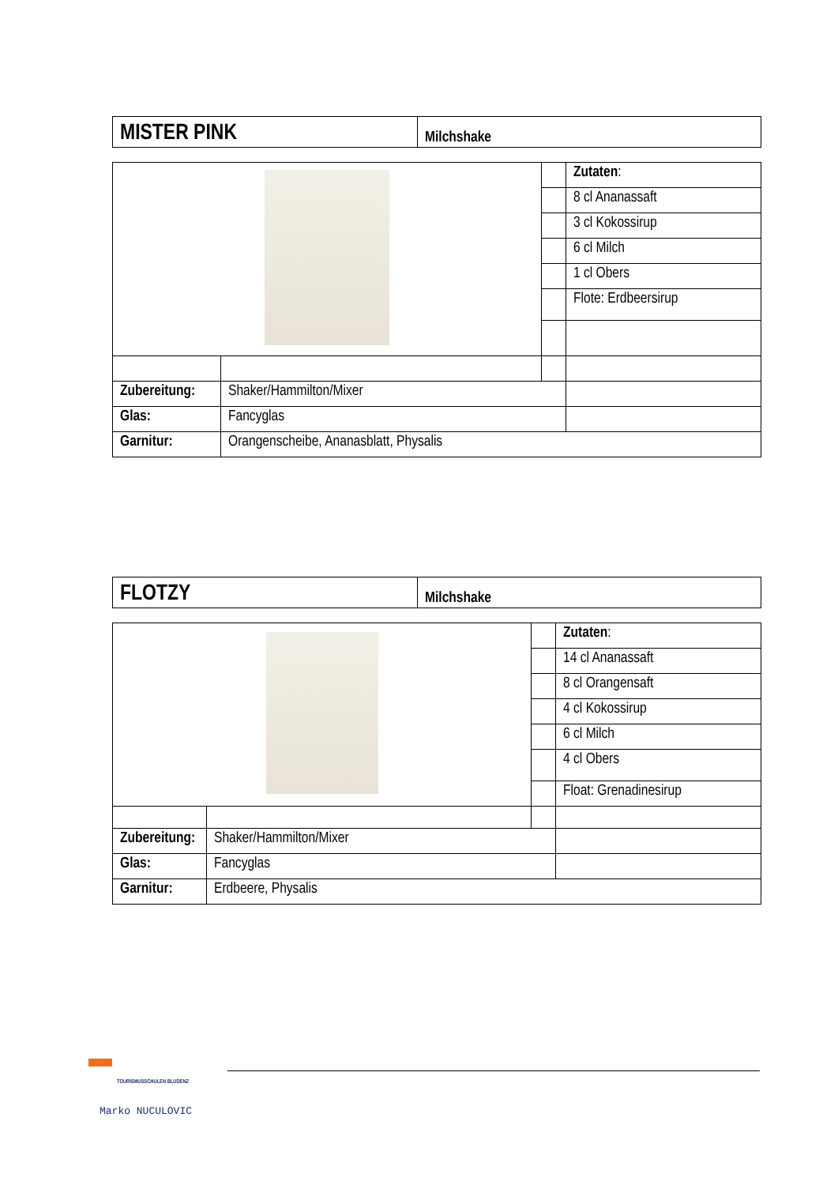| MISTER PINK | Milchshake |
| | | | Zutaten : |
| | | | 8 cl Ananassaft |
| | | | 3 cl Kokossirup |
| | | | 6 cl Milch |
| | | | 1 cl Obers |
| | | | Flote: Erdbeersirup |
| Zubereitung: | Shaker/Hammilton/Mixer | | |
| Glas: | Fancyglas | | |
| Garnitur: | Orangenscheibe, Ananasblatt, Physalis | | |
| FLOTZY | Milchshake |
| | | | Zutaten : |
| | | | 14 cl Ananassaft |
| | | | 8 cl Orangensaft |
| | | | 4 cl Kokossirup |
| | | | 6 cl Milch |
| | | | 4 cl Obers |
| | | | Float: Grenadinesirup |
| Zubereitung: | Shaker/Hammilton/Mixer | | |
| Glas: | Fancyglas | | |
| Garnitur: | Erdbeere, Physalis | | |
TOURISMUSSCHULEN BLUDENZ
Marko NUCULOVIC